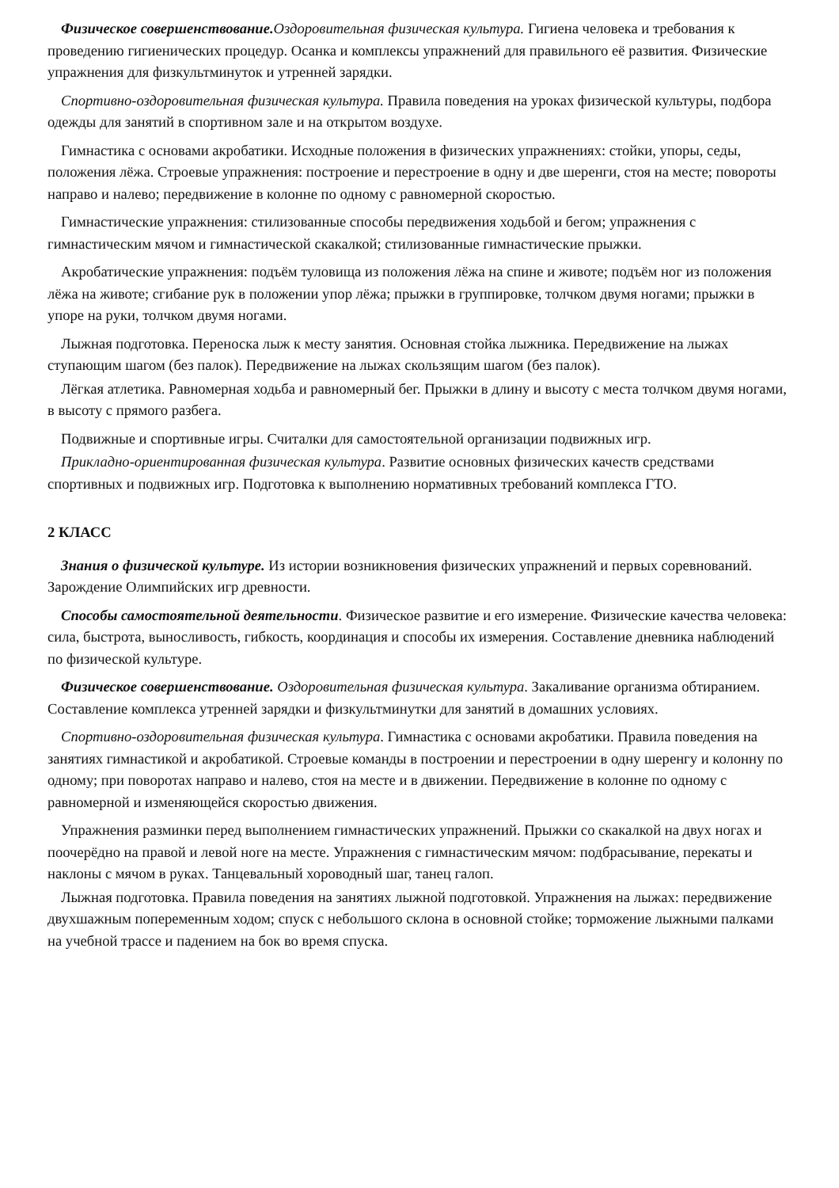Физическое совершенствование. Оздоровительная физическая культура. Гигиена человека и требования к проведению гигиенических процедур. Осанка и комплексы упражнений для правильного её развития. Физические упражнения для физкультминуток и утренней зарядки.
Спортивно-оздоровительная физическая культура. Правила поведения на уроках физической культуры, подбора одежды для занятий в спортивном зале и на открытом воздухе.
Гимнастика с основами акробатики. Исходные положения в физических упражнениях: стойки, упоры, седы, положения лёжа. Строевые упражнения: построение и перестроение в одну и две шеренги, стоя на месте; повороты направо и налево; передвижение в колонне по одному с равномерной скоростью.
Гимнастические упражнения: стилизованные способы передвижения ходьбой и бегом; упражнения с гимнастическим мячом и гимнастической скакалкой; стилизованные гимнастические прыжки.
Акробатические упражнения: подъём туловища из положения лёжа на спине и животе; подъём ног из положения лёжа на животе; сгибание рук в положении упор лёжа; прыжки в группировке, толчком двумя ногами; прыжки в упоре на руки, толчком двумя ногами.
Лыжная подготовка. Переноска лыж к месту занятия. Основная стойка лыжника. Передвижение на лыжах ступающим шагом (без палок). Передвижение на лыжах скользящим шагом (без палок).
Лёгкая атлетика. Равномерная ходьба и равномерный бег. Прыжки в длину и высоту с места толчком двумя ногами, в высоту с прямого разбега.
Подвижные и спортивные игры. Считалки для самостоятельной организации подвижных игр.
Прикладно-ориентированная физическая культура. Развитие основных физических качеств средствами спортивных и подвижных игр. Подготовка к выполнению нормативных требований комплекса ГТО.
2 КЛАСС
Знания о физической культуре. Из истории возникновения физических упражнений и первых соревнований. Зарождение Олимпийских игр древности.
Способы самостоятельной деятельности. Физическое развитие и его измерение. Физические качества человека: сила, быстрота, выносливость, гибкость, координация и способы их измерения. Составление дневника наблюдений по физической культуре.
Физическое совершенствование. Оздоровительная физическая культура. Закаливание организма обтиранием. Составление комплекса утренней зарядки и физкультминутки для занятий в домашних условиях.
Спортивно-оздоровительная физическая культура. Гимнастика с основами акробатики. Правила поведения на занятиях гимнастикой и акробатикой. Строевые команды в построении и перестроении в одну шеренгу и колонну по одному; при поворотах направо и налево, стоя на месте и в движении. Передвижение в колонне по одному с равномерной и изменяющейся скоростью движения.
Упражнения разминки перед выполнением гимнастических упражнений. Прыжки со скакалкой на двух ногах и поочерёдно на правой и левой ноге на месте. Упражнения с гимнастическим мячом: подбрасывание, перекаты и наклоны с мячом в руках. Танцевальный хороводный шаг, танец галоп.
Лыжная подготовка. Правила поведения на занятиях лыжной подготовкой. Упражнения на лыжах: передвижение двухшажным попеременным ходом; спуск с небольшого склона в основной стойке; торможение лыжными палками на учебной трассе и падением на бок во время спуска.